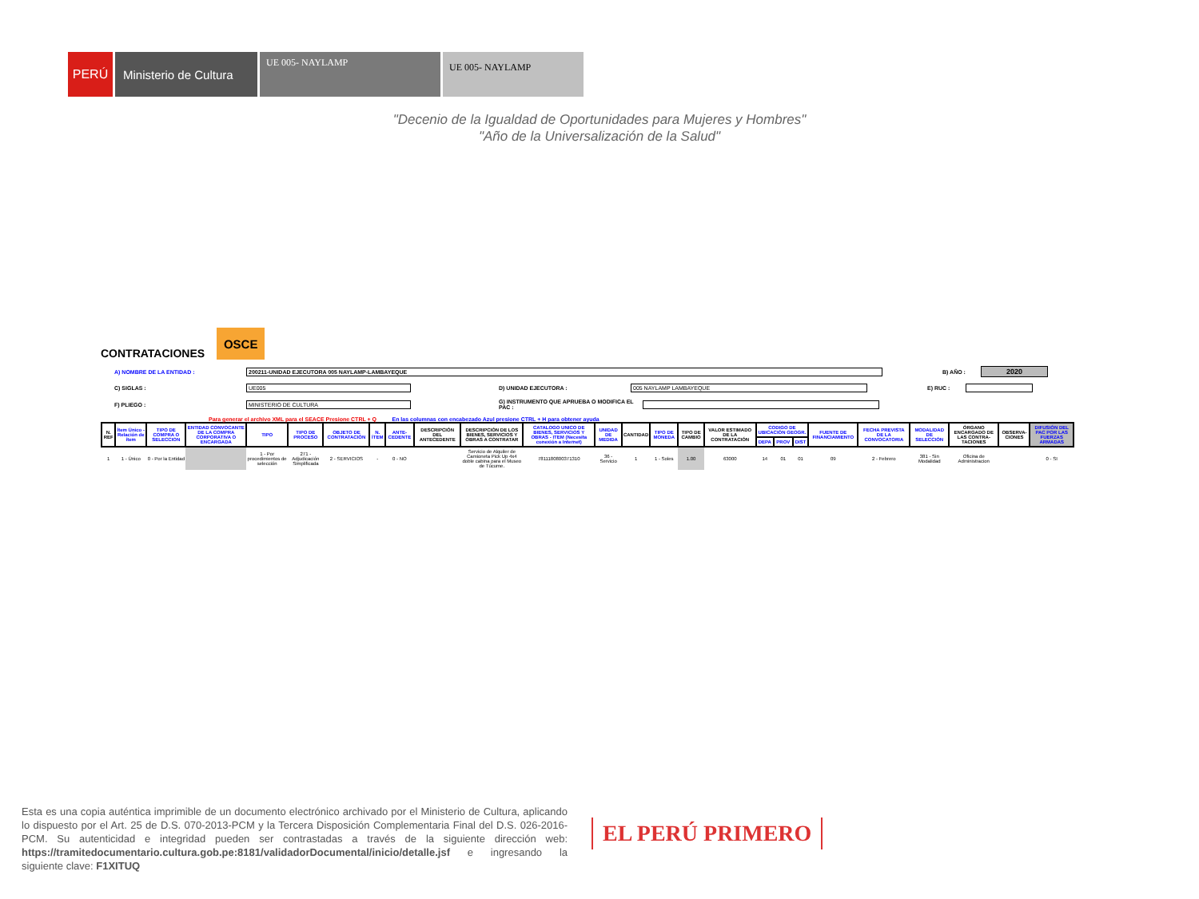PERÚ Ministerio de Cultura
UE 005- NAYLAMP
UE 005- NAYLAMP
"Decenio de la Igualdad de Oportunidades para Mujeres y Hombres"
"Año de la Universalización de la Salud"
CONTRATACIONES
OSCE
A) NOMBRE DE LA ENTIDAD : 200211-UNIDAD EJECUTORA 005 NAYLAMP-LAMBAYEQUE B) AÑO : 2020
C) SIGLAS : UE005 D) UNIDAD EJECUTORA : 005 NAYLAMP LAMBAYEQUE E) RUC :
F) PLIEGO : MINISTERIO DE CULTURA G) INSTRUMENTO QUE APRUEBA O MODIFICA EL PAC :
Para generar el archivo XML para el SEACE Presione CTRL + Q En las columnas con encabezado Azul presione CTRL + H para obtener ayuda
| N. REF | Ítem Único - Relación de ítem | TIPO DE COMPRA O SELECCION | ENTIDAD CONVOCANTE DE LA COMPRA CORPORATIVA O ENCARGADA | TIPO | TIPO DE PROCESO | OBJETO DE CONTRATACIÓN | N. ÍTEM | ANTE-CEDENTE | DESCRIPCIÓN DEL ANTECEDENTE | DESCRIPCIÓN DE LOS BIENES, SERVICIOS Y OBRAS A CONTRATAR | CATALOGO UNICO DE BIENES, SERVICIOS Y OBRAS - ITEM (Necesita conexión a Internet) | UNIDAD DE MEDIDA | CANTIDAD | TIPO DE MONEDA | TIPO DE CAMBIO | VALOR ESTIMADO DE LA CONTRATACIÓN | CODIGO DE UBICACIÓN GEOGR. | | | FUENTE DE FINANCIAMIENTO | FECHA PREVISTA DE LA CONVOCATORIA | MODALIDAD DE SELECCIÓN | ÓRGANO ENCARGADO DE LAS CONTRA-TACIONES | OBSERVA-CIONES | DIFUSIÓN DEL PAC POR LAS FUERZAS ARMADAS |
| --- | --- | --- | --- | --- | --- | --- | --- | --- | --- | --- | --- | --- | --- | --- | --- | --- | --- | --- | --- | --- | --- | --- | --- | --- | --- |
| | | | | | | | | | | | | | | | | | DEPA | PROV | DIST | | | | | | |
| 1 | 1 - Único | 0 - Por la Entidad | | 1 - Por procedimientos de selección | 271 - Adjudicación Simplificada | 2 - SERVICIOS | - | 0 - NO | | Servicio de Alquiler de Camioneta Pick Up 4x4 doble cabina para el Museo de Túcume. | 7811180800371310 | 36 - Servicio | 1 | 1 - Soles | 1.00 | 63000 | 14 | 01 | 01 | 09 | 2 - Febrero | 381 - Sin Modalidad | Oficina de Administracion | | 0 - SI |
Esta es una copia auténtica imprimible de un documento electrónico archivado por el Ministerio de Cultura, aplicando lo dispuesto por el Art. 25 de D.S. 070-2013-PCM y la Tercera Disposición Complementaria Final del D.S. 026-2016-PCM. Su autenticidad e integridad pueden ser contrastadas a través de la siguiente dirección web: https://tramitedocumentario.cultura.gob.pe:8181/validadorDocumental/inicio/detalle.jsf e ingresando la siguiente clave: F1XITUQ
EL PERÚ PRIMERO